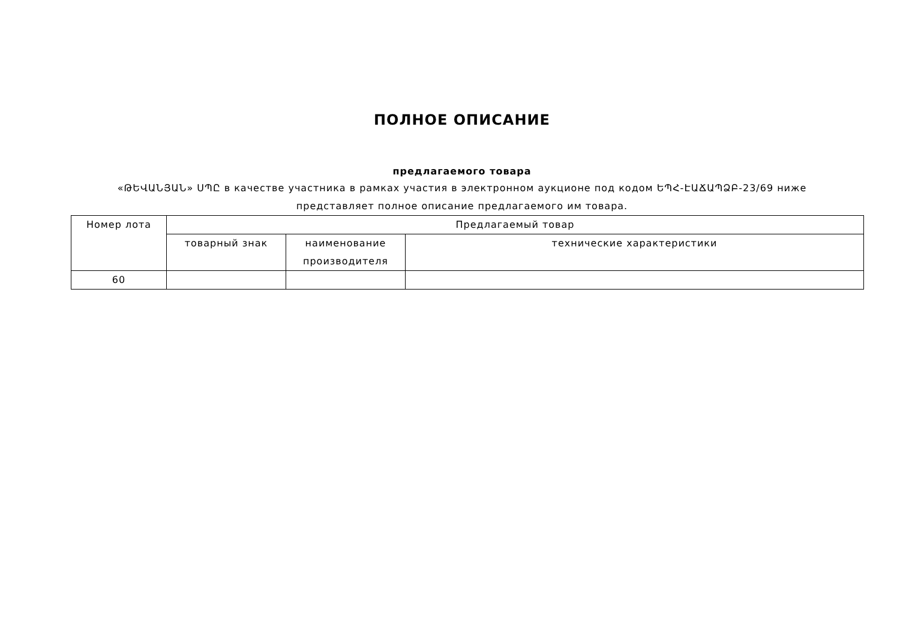ПОЛНОЕ ОПИСАНИЕ
предлагаемого товара
«ԹԵՎԱՆՅԱՆ» ՍՊԸ в качестве участника в рамках участия в электронном аукционе под кодом ԵՊՀ-ԷԱՃԱՊՁԲ-23/69 ниже представляет полное описание предлагаемого им товара.
| Номер лота | Предлагаемый товар | | |
| --- | --- | --- | --- |
| | товарный знак | наименование производителя | технические характеристики |
| 60 | | | |